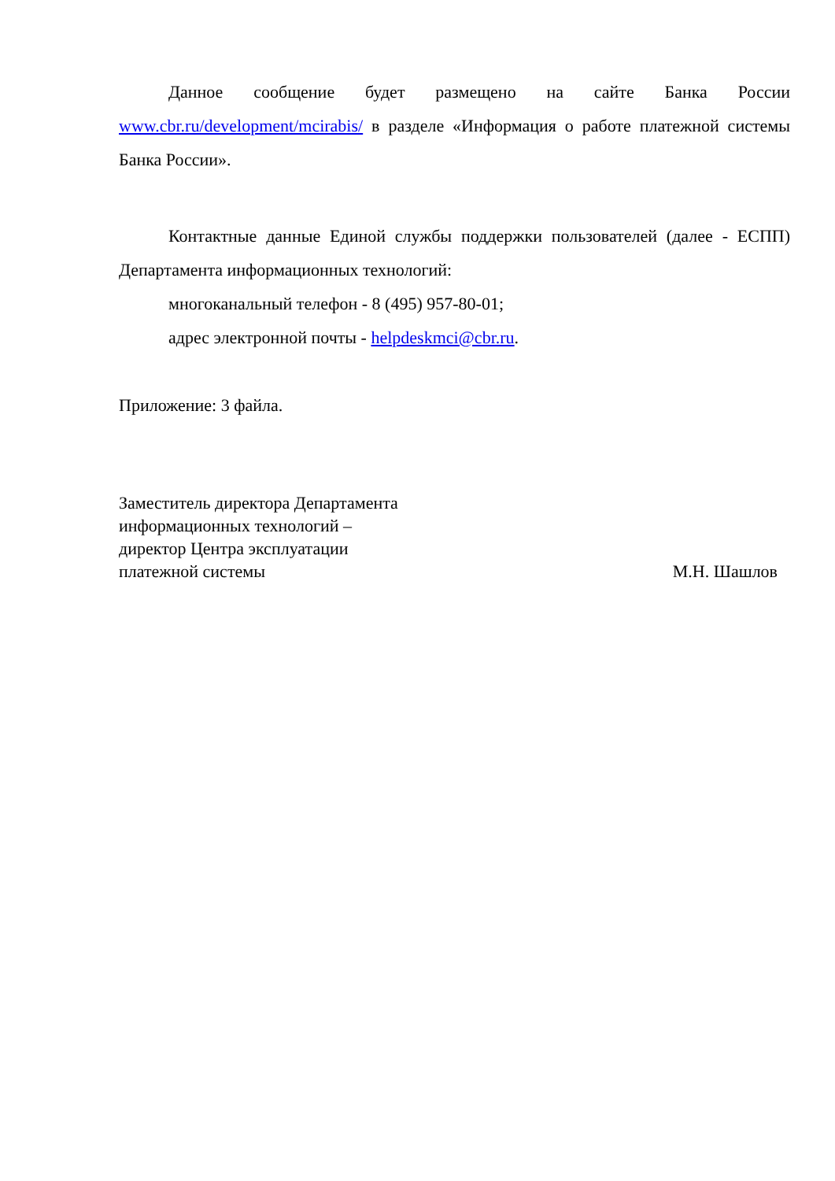Данное сообщение будет размещено на сайте Банка России www.cbr.ru/development/mcirabis/ в разделе «Информация о работе платежной системы Банка России».
Контактные данные Единой службы поддержки пользователей (далее - ЕСПП) Департамента информационных технологий:
многоканальный телефон - 8 (495) 957-80-01;
адрес электронной почты - helpdeskmci@cbr.ru.
Приложение: 3 файла.
Заместитель директора Департамента
информационных технологий –
директор Центра эксплуатации
платежной системы
М.Н. Шашлов